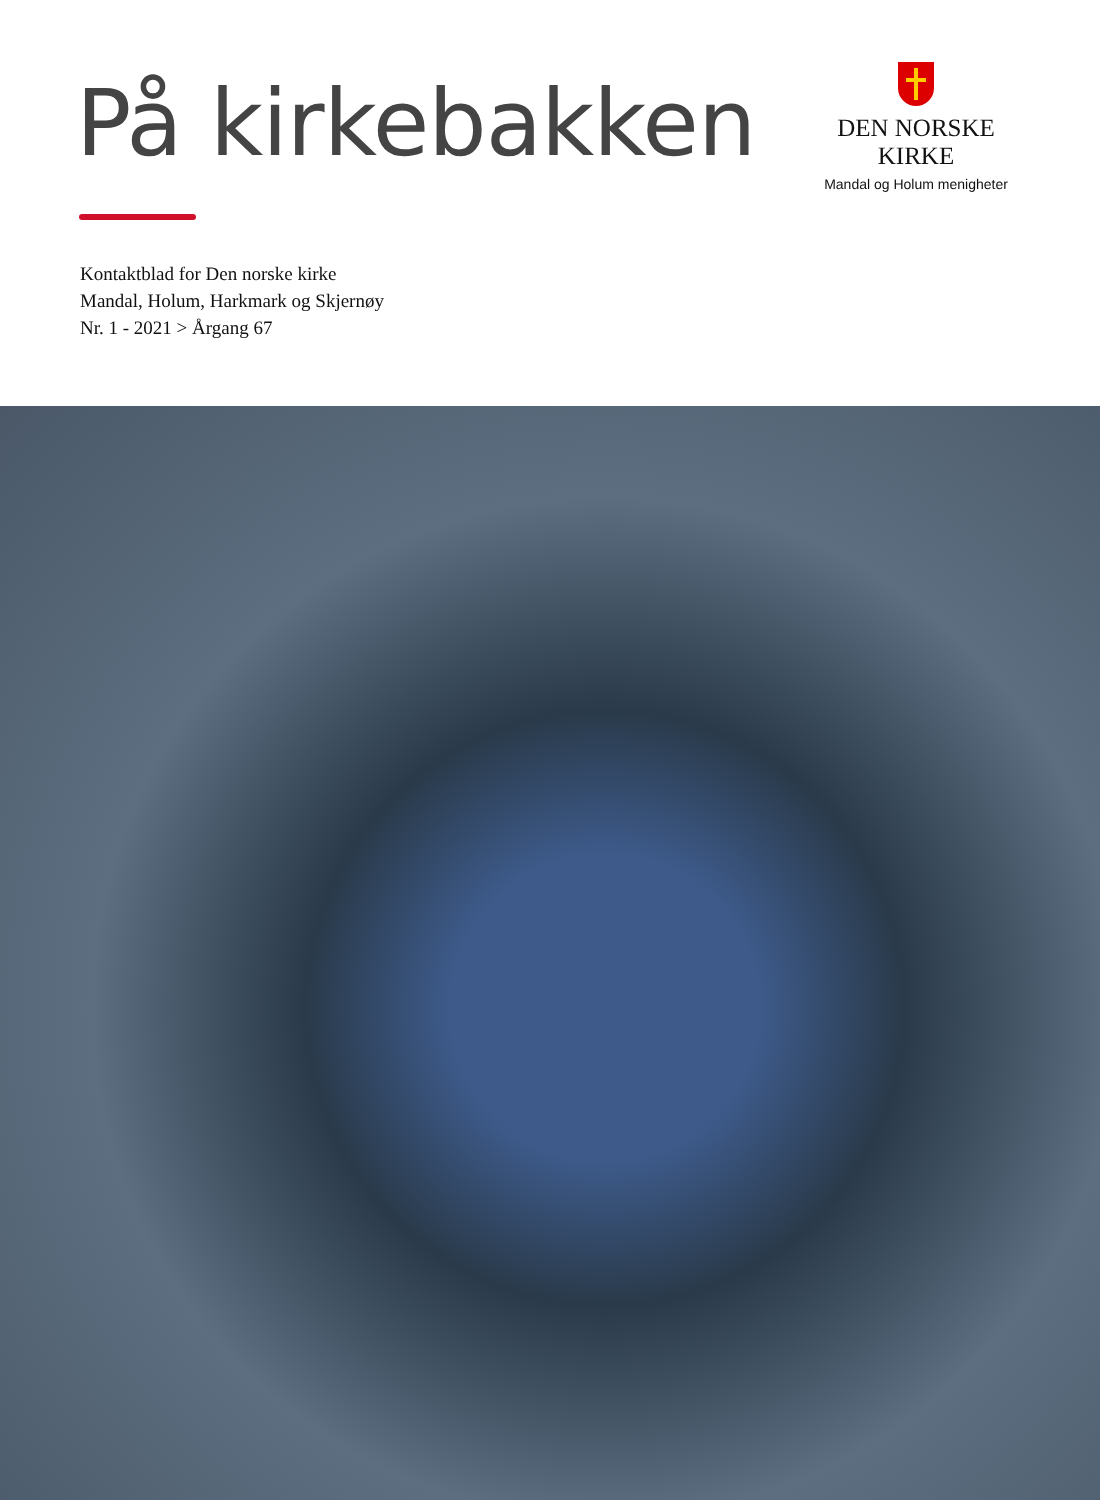På kirkebakken
DEN NORSKE KIRKE
Mandal og Holum menigheter
Kontaktblad for Den norske kirke
Mandal, Holum, Harkmark og Skjernøy
Nr. 1 - 2021 > Årgang 67